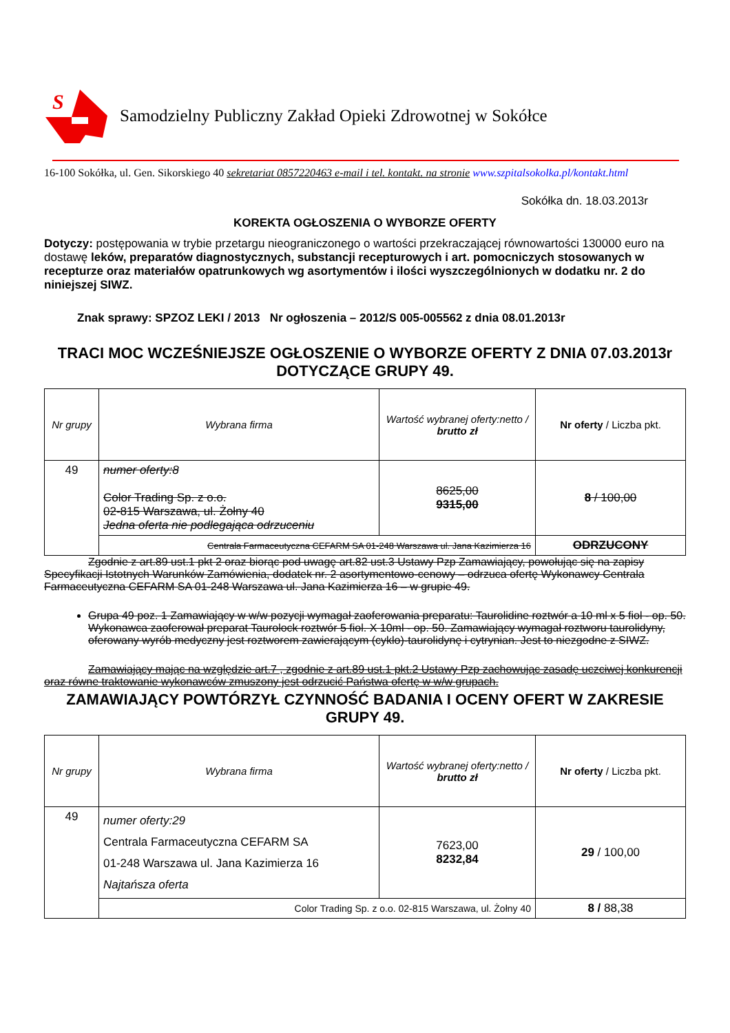S
Samodzielny Publiczny Zakład Opieki Zdrowotnej w Sokółce
16-100 Sokółka, ul. Gen. Sikorskiego 40 sekretariat 0857220463 e-mail i tel. kontakt. na stronie www.szpitalsokolka.pl/kontakt.html
Sokółka dn. 18.03.2013r
KOREKTA OGŁOSZENIA O WYBORZE OFERTY
Dotyczy: postępowania w trybie przetargu nieograniczonego o wartości przekraczającej równowartości 130000 euro na dostawę leków, preparatów diagnostycznych, substancji recepturowych i art. pomocniczych stosowanych w recepturze oraz materiałów opatrunkowych wg asortymentów i ilości wyszczególnionych w dodatku nr. 2 do niniejszej SIWZ.
Znak sprawy: SPZOZ LEKI / 2013 Nr ogłoszenia – 2012/S 005-005562 z dnia 08.01.2013r
TRACI MOC WCZEŚNIEJSZE OGŁOSZENIE O WYBORZE OFERTY Z DNIA 07.03.2013r DOTYCZĄCE GRUPY 49.
| Nr grupy | Wybrana firma | Wartość wybranej oferty:netto / brutto zł | Nr oferty / Liczba pkt. |
| 49 | numer oferty:8 Color Trading Sp. z o.o. 02-815 Warszawa, ul. Żołny 40 Jedna oferta nie podlegająca odrzuceniu | 8625,00 9315,00 | 8 / 100,00 |
| | Centrala Farmaceutyczna CEFARM SA 01-248 Warszawa ul. Jana Kazimierza 16 | | ODRZUCONY |
Zgodnie z art.89 ust.1 pkt 2 oraz biorąc pod uwagę art.82 ust.3 Ustawy Pzp Zamawiający, powołując się na zapisy Specyfikacji Istotnych Warunków Zamówienia, dodatek nr. 2 asortymentowo-cenowy – odrzuca ofertę Wykonawcy Centrala Farmaceutyczna CEFARM SA 01-248 Warszawa ul. Jana Kazimierza 16 – w grupie 49.
Grupa 49 poz. 1 Zamawiający w w/w pozycji wymagał zaoferowania preparatu: Taurolidine roztwór a 10 ml x 5 fiol - op. 50. Wykonawca zaoferował preparat Taurolock roztwór 5 fiol. X 10ml - op. 50. Zamawiający wymagał roztworu taurolidyny, oferowany wyrób medyczny jest roztworem zawierającym (cyklo)-taurolidynę i cytrynian. Jest to niezgodne z SIWZ.
Zamawiający mając na względzie art.7 , zgodnie z art.89 ust.1 pkt.2 Ustawy Pzp zachowując zasadę uczciwej konkurencji oraz równe traktowanie wykonawców zmuszony jest odrzucić Państwa ofertę w w/w grupach.
ZAMAWIAJĄCY POWTÓRZYŁ CZYNNOŚĆ BADANIA I OCENY OFERT W ZAKRESIE GRUPY 49.
| Nr grupy | Wybrana firma | Wartość wybranej oferty:netto / brutto zł | Nr oferty / Liczba pkt. |
| 49 | numer oferty:29 Centrala Farmaceutyczna CEFARM SA 01-248 Warszawa ul. Jana Kazimierza 16 Najtańsza oferta | 7623,00 8232,84 | 29 / 100,00 |
| | Color Trading Sp. z o.o. 02-815 Warszawa, ul. Żołny 40 | | 8 / 88,38 |